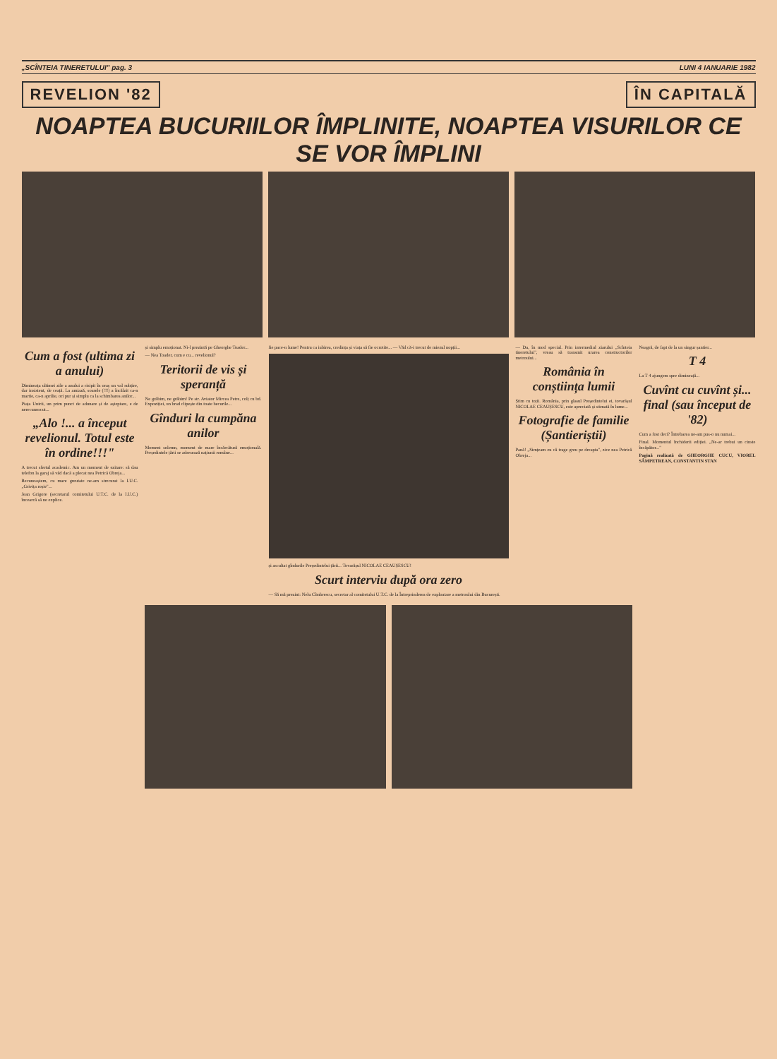„SCÎNTEIA TINERETULUI" pag. 3 LUNI 4 IANUARIE 1982
REVELION '82 ÎN CAPITALĂ
NOAPTEA BUCURIILOR ÎMPLINITE, NOAPTEA VISURILOR CE SE VOR ÎMPLINI
Cum a fost (ultima zi a anului)
Dimineața ultimei zile a anului a risipit în oraș un val subțire, dar insistent, de ceață. La amiază, soarele (!!!) a încălzit ca-n martie, ca-n aprilie, ori pur și simplu ca la schimbarea anilor...
Piața Unirii, un prim punct de adunare și de așteptare, e de nerecunoscut...
„Alo !... a început revelionul. Totul este în ordine!!!"
A trecut sfertul academic. Am un moment de ezitare: să dau telefon la garaj să văd dacă a plecat nea Petrică Obreja...
Recunoaștem, cu mare greutate ne-am strecurat la I.U.C. „Grivița roșie"...
Jean Grigore (secretarul comitetului U.T.C. de la I.U.C.) încearcă să ne explice.
și simplu emoționat. Ni-l prezintă pe Gheorghe Toader...
— Nea Toader, cum e cu... revelionul?
Teritorii de vis și speranță
Ne grăbim, ne grăbim! Pe str. Aviator Mircea Petre, colț cu bd. Expoziției, un brad clipește din toate becurile...
Gînduri la cumpăna anilor
Moment solemn, moment de mare încărcătură emoțională. Președintele țării se adresează națiunii române...
fie pace-n lume! Pentru ca iubirea, credința și viața să fie ocrotite... — Văd că-i trecut de miezul nopții...
și ascultat gîndurile Președintelui țării... Tovarășul NICOLAE CEAUȘESCU!
Scurt interviu după ora zero
— Să mă prezint: Nelu Cîmbrescu, secretar al comitetului U.T.C. de la Întreprinderea de exploatare a metroului din București.
— Da, în mod special. Prin intermediul ziarului „Scînteia tineretului", vreau să transmit urarea constructorilor metroului...
România în conștiința lumii
Știm cu toții. România, prin glasul Președintelui ei, tovarășul NICOLAE CEAUȘESCU, este apreciată și stimată în lume...
Fotografie de familie (Șantieriștii)
Pană! „Simțeam eu că trage greu pe dreapta", zice nea Petrică Obreja...
Neagră, de fapt de la un singur șantier...
T 4
La T 4 ajungem spre dimineață...
Cuvînt cu cuvînt și... final (sau început de '82)
Cum a fost deci? Întrebarea ne-am pus-o nu numai...
Final. Momentul închiderii ediției. „Ne-ar trebui un cinste încăpător..."
Pagină realizată de GHEORGHE CUCU, VIOREL SÂMPETREAN, CONSTANTIN STAN